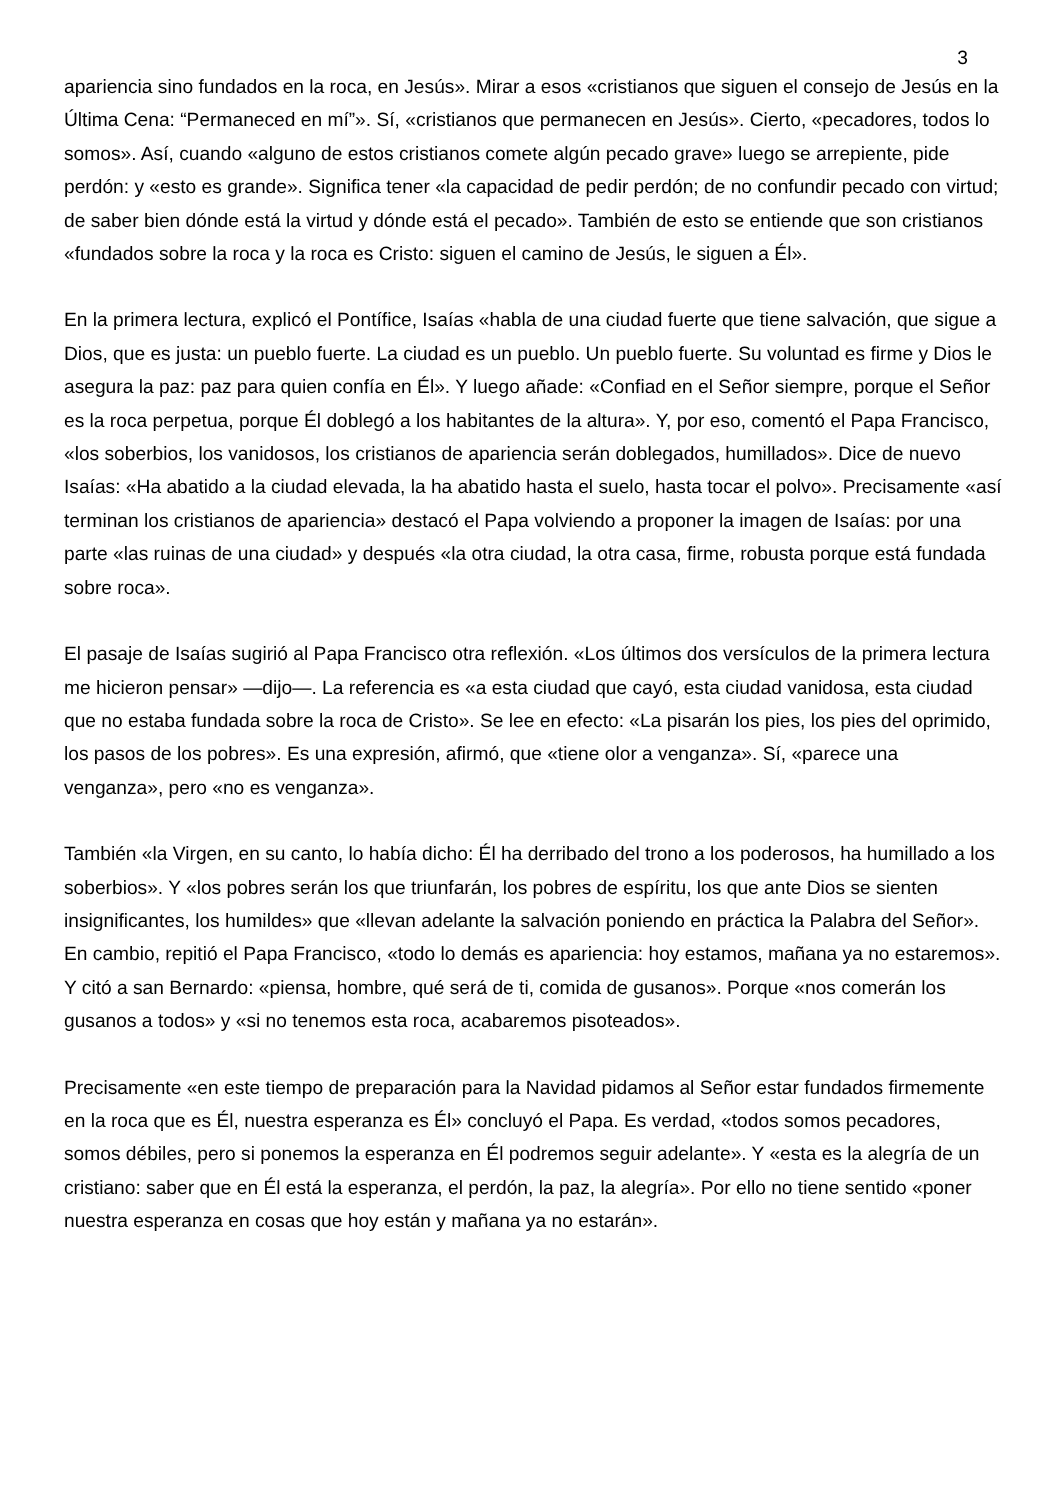3
apariencia sino fundados en la roca, en Jesús». Mirar a esos «cristianos que siguen el consejo de Jesús en la Última Cena: “Permaneced en mí”». Sí, «cristianos que permanecen en Jesús». Cierto, «pecadores, todos lo somos». Así, cuando «alguno de estos cristianos comete algún pecado grave» luego se arrepiente, pide perdón: y «esto es grande». Significa tener «la capacidad de pedir perdón; de no confundir pecado con virtud; de saber bien dónde está la virtud y dónde está el pecado». También de esto se entiende que son cristianos «fundados sobre la roca y la roca es Cristo: siguen el camino de Jesús, le siguen a Él».
En la primera lectura, explicó el Pontífice, Isaías «habla de una ciudad fuerte que tiene salvación, que sigue a Dios, que es justa: un pueblo fuerte. La ciudad es un pueblo. Un pueblo fuerte. Su voluntad es firme y Dios le asegura la paz: paz para quien confía en Él». Y luego añade: «Confiad en el Señor siempre, porque el Señor es la roca perpetua, porque Él doblegó a los habitantes de la altura». Y, por eso, comentó el Papa Francisco, «los soberbios, los vanidosos, los cristianos de apariencia serán doblegados, humillados». Dice de nuevo Isaías: «Ha abatido a la ciudad elevada, la ha abatido hasta el suelo, hasta tocar el polvo». Precisamente «así terminan los cristianos de apariencia» destacó el Papa volviendo a proponer la imagen de Isaías: por una parte «las ruinas de una ciudad» y después «la otra ciudad, la otra casa, firme, robusta porque está fundada sobre roca».
El pasaje de Isaías sugirió al Papa Francisco otra reflexión. «Los últimos dos versículos de la primera lectura me hicieron pensar» —dijo—. La referencia es «a esta ciudad que cayó, esta ciudad vanidosa, esta ciudad que no estaba fundada sobre la roca de Cristo». Se lee en efecto: «La pisarán los pies, los pies del oprimido, los pasos de los pobres». Es una expresión, afirmó, que «tiene olor a venganza». Sí, «parece una venganza», pero «no es venganza».
También «la Virgen, en su canto, lo había dicho: Él ha derribado del trono a los poderosos, ha humillado a los soberbios». Y «los pobres serán los que triunfarán, los pobres de espíritu, los que ante Dios se sienten insignificantes, los humildes» que «llevan adelante la salvación poniendo en práctica la Palabra del Señor». En cambio, repitió el Papa Francisco, «todo lo demás es apariencia: hoy estamos, mañana ya no estaremos». Y citó a san Bernardo: «piensa, hombre, qué será de ti, comida de gusanos». Porque «nos comerán los gusanos a todos» y «si no tenemos esta roca, acabaremos pisoteados».
Precisamente «en este tiempo de preparación para la Navidad pidamos al Señor estar fundados firmemente en la roca que es Él, nuestra esperanza es Él» concluyó el Papa. Es verdad, «todos somos pecadores, somos débiles, pero si ponemos la esperanza en Él podremos seguir adelante». Y «esta es la alegría de un cristiano: saber que en Él está la esperanza, el perdón, la paz, la alegría». Por ello no tiene sentido «poner nuestra esperanza en cosas que hoy están y mañana ya no estarán».